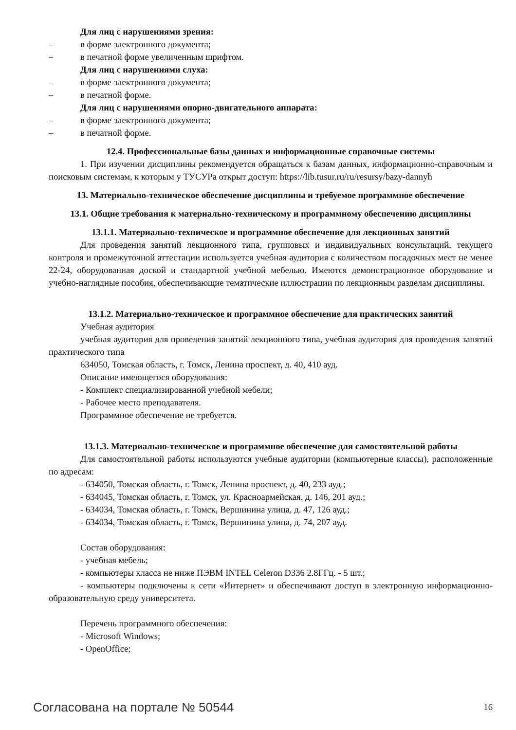Для лиц с нарушениями зрения:
– в форме электронного документа;
– в печатной форме увеличенным шрифтом.
Для лиц с нарушениями слуха:
– в форме электронного документа;
– в печатной форме.
Для лиц с нарушениями опорно-двигательного аппарата:
– в форме электронного документа;
– в печатной форме.
12.4. Профессиональные базы данных и информационные справочные системы
1. При изучении дисциплины рекомендуется обращаться к базам данных, информационно-справочным и поисковым системам, к которым у ТУСУРа открыт доступ: https://lib.tusur.ru/ru/resursy/bazy-dannyh
13. Материально-техническое обеспечение дисциплины и требуемое программное обеспечение
13.1. Общие требования к материально-техническому и программному обеспечению дисциплины
13.1.1. Материально-техническое и программное обеспечение для лекционных занятий
Для проведения занятий лекционного типа, групповых и индивидуальных консультаций, текущего контроля и промежуточной аттестации используется учебная аудитория с количеством посадочных мест не менее 22-24, оборудованная доской и стандартной учебной мебелью. Имеются демонстрационное оборудование и учебно-наглядные пособия, обеспечивающие тематические иллюстрации по лекционным разделам дисциплины.
13.1.2. Материально-техническое и программное обеспечение для практических занятий
Учебная аудитория
учебная аудитория для проведения занятий лекционного типа, учебная аудитория для проведения занятий практического типа
634050, Томская область, г. Томск, Ленина проспект, д. 40, 410 ауд.
Описание имеющегося оборудования:
- Комплект специализированной учебной мебели;
- Рабочее место преподавателя.
Программное обеспечение не требуется.
13.1.3. Материально-техническое и программное обеспечение для самостоятельной работы
Для самостоятельной работы используются учебные аудитории (компьютерные классы), расположенные по адресам:
- 634050, Томская область, г. Томск, Ленина проспект, д. 40, 233 ауд.;
- 634045, Томская область, г. Томск, ул. Красноармейская, д. 146, 201 ауд.;
- 634034, Томская область, г. Томск, Вершинина улица, д. 47, 126 ауд.;
- 634034, Томская область, г. Томск, Вершинина улица, д. 74, 207 ауд.
Состав оборудования:
- учебная мебель;
- компьютеры класса не ниже ПЭВМ INTEL Celeron D336 2.8ГГц. - 5 шт.;
- компьютеры подключены к сети «Интернет» и обеспечивают доступ в электронную информационно-образовательную среду университета.
Перечень программного обеспечения:
- Microsoft Windows;
- OpenOffice;
Согласована на портале № 50544 16